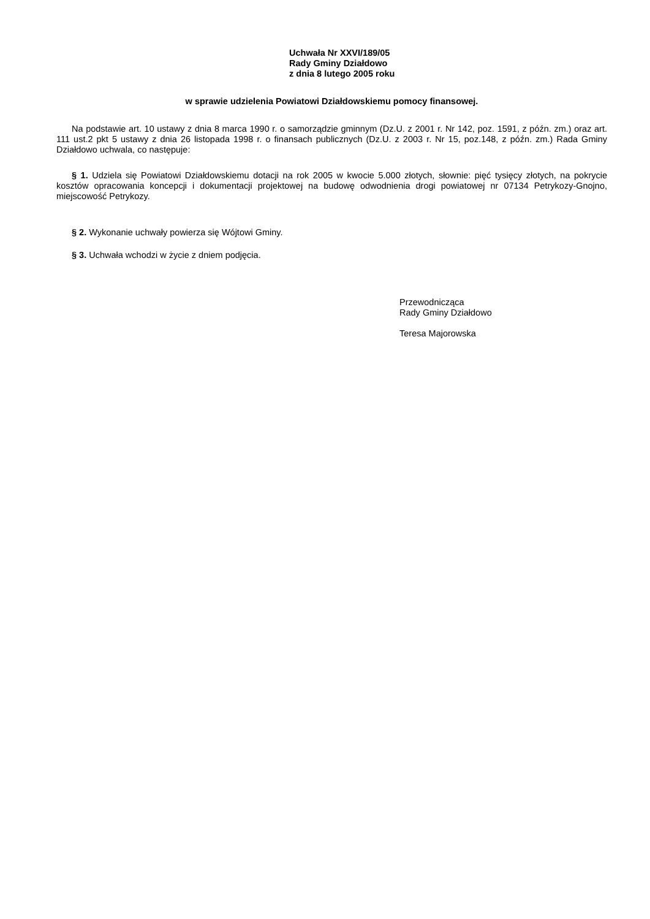Uchwała Nr XXVI/189/05
Rady Gminy Działdowo
z dnia 8 lutego 2005 roku
w sprawie udzielenia Powiatowi Działdowskiemu pomocy finansowej.
Na podstawie art. 10 ustawy z dnia 8 marca 1990 r. o samorządzie gminnym (Dz.U. z 2001 r. Nr 142, poz. 1591, z późn. zm.) oraz art. 111 ust.2 pkt 5 ustawy z dnia 26 listopada 1998 r. o finansach publicznych (Dz.U. z 2003 r. Nr 15, poz.148, z późn. zm.) Rada Gminy Działdowo uchwala, co następuje:
§ 1. Udziela się Powiatowi Działdowskiemu dotacji na rok 2005 w kwocie 5.000 złotych, słownie: pięć tysięcy złotych, na pokrycie kosztów opracowania koncepcji i dokumentacji projektowej na budowę odwodnienia drogi powiatowej nr 07134 Petrykozy-Gnojno, miejscowość Petrykozy.
§ 2. Wykonanie uchwały powierza się Wójtowi Gminy.
§ 3. Uchwała wchodzi w życie z dniem podjęcia.
Przewodnicząca
Rady Gminy Działdowo
Teresa Majorowska